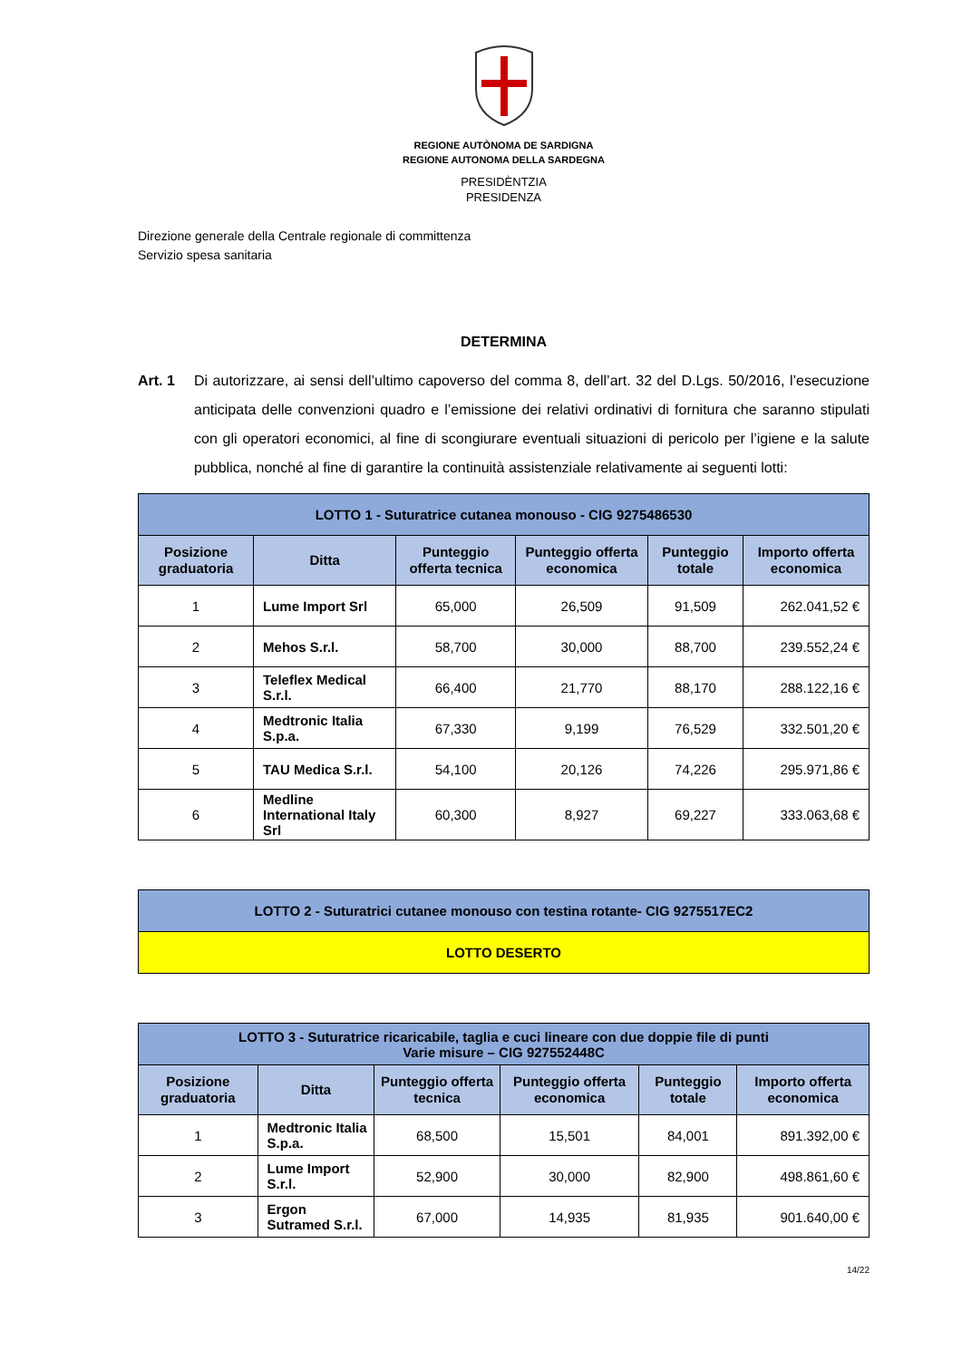REGIONE AUTÒNOMA DE SARDIGNA
REGIONE AUTONOMA DELLA SARDEGNA
PRESIDÈNTZIA
PRESIDENZA
Direzione generale della Centrale regionale di committenza
Servizio spesa sanitaria
DETERMINA
Art. 1 Di autorizzare, ai sensi dell’ultimo capoverso del comma 8, dell’art. 32 del D.Lgs. 50/2016, l’esecuzione anticipata delle convenzioni quadro e l’emissione dei relativi ordinativi di fornitura che saranno stipulati con gli operatori economici, al fine di scongiurare eventuali situazioni di pericolo per l’igiene e la salute pubblica, nonché al fine di garantire la continuità assistenziale relativamente ai seguenti lotti:
| LOTTO 1 - Suturatrice cutanea monouso - CIG 9275486530 | | | | | |
| Posizione graduatoria | Ditta | Punteggio offerta tecnica | Punteggio offerta economica | Punteggio totale | Importo offerta economica |
| 1 | Lume Import Srl | 65,000 | 26,509 | 91,509 | 262.041,52 € |
| 2 | Mehos S.r.l. | 58,700 | 30,000 | 88,700 | 239.552,24 € |
| 3 | Teleflex Medical S.r.l. | 66,400 | 21,770 | 88,170 | 288.122,16 € |
| 4 | Medtronic Italia S.p.a. | 67,330 | 9,199 | 76,529 | 332.501,20 € |
| 5 | TAU Medica S.r.l. | 54,100 | 20,126 | 74,226 | 295.971,86 € |
| 6 | Medline International Italy Srl | 60,300 | 8,927 | 69,227 | 333.063,68 € |
| LOTTO 2 - Suturatrici cutanee monouso con testina rotante- CIG 9275517EC2 |
| LOTTO DESERTO |
| LOTTO 3 - Suturatrice ricaricabile, taglia e cuci lineare con due doppie file di punti Varie misure – CIG 927552448C | | | | | |
| Posizione graduatoria | Ditta | Punteggio offerta tecnica | Punteggio offerta economica | Punteggio totale | Importo offerta economica |
| 1 | Medtronic Italia S.p.a. | 68,500 | 15,501 | 84,001 | 891.392,00 € |
| 2 | Lume Import S.r.l. | 52,900 | 30,000 | 82,900 | 498.861,60 € |
| 3 | Ergon Sutramed S.r.l. | 67,000 | 14,935 | 81,935 | 901.640,00 € |
14/22